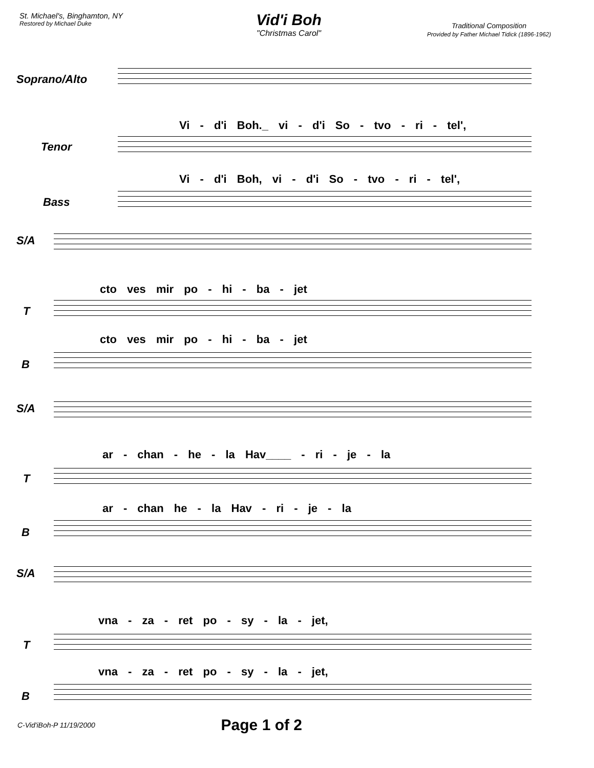St. Michael's, Binghamton, NY
Restored by Michael Duke
Vid'i Boh
"Christmas Carol"
Traditional Composition
Provided by Father Michael Tidick (1896-1962)
Soprano/Alto
Vi - d'i Boh._ vi - d'i So - tvo - ri - tel',
Tenor
Vi - d'i Boh, vi - d'i So - tvo - ri - tel',
Bass
S/A
cto ves mir po - hi - ba - jet
T
cto ves mir po - hi - ba - jet
B
S/A
ar - chan - he - la Hav____ - ri - je - la
T
ar - chan he - la Hav - ri - je - la
B
S/A
vna - za - ret po - sy - la - jet,
T
vna - za - ret po - sy - la - jet,
B
C-Vid'iBoh-P 11/19/2000 Page 1 of 2